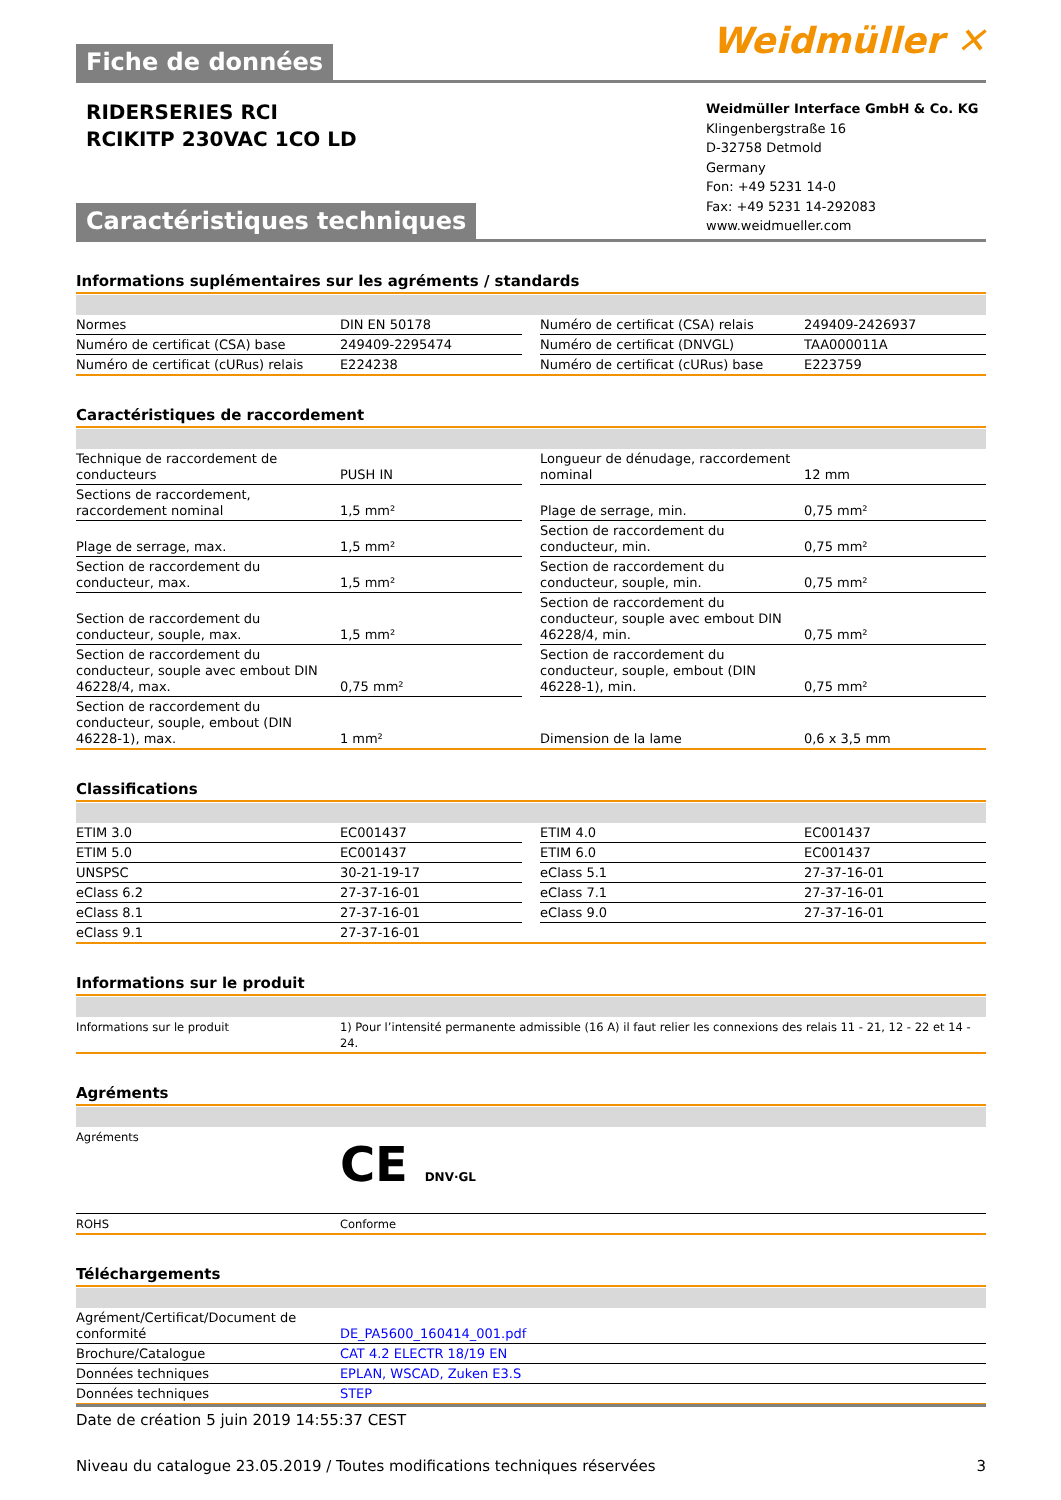Weidmüller ✕
Fiche de données
RIDERSERIES RCI
RCIKITP 230VAC 1CO LD
Caractéristiques techniques
Weidmüller Interface GmbH & Co. KG
Klingenbergstraße 16
D-32758 Detmold
Germany
Fon: +49 5231 14-0
Fax: +49 5231 14-292083
www.weidmueller.com
Informations suplémentaires sur les agréments / standards
| Normes | DIN EN 50178 | | Numéro de certificat (CSA) relais | 249409-2426937 |
| Numéro de certificat (CSA) base | 249409-2295474 | | Numéro de certificat (DNVGL) | TAA000011A |
| Numéro de certificat (cURus) relais | E224238 | | Numéro de certificat (cURus) base | E223759 |
Caractéristiques de raccordement
| Technique de raccordement de conducteurs | PUSH IN | | Longueur de dénudage, raccordement nominal | 12 mm |
| Sections de raccordement, raccordement nominal | 1,5 mm² | | Plage de serrage, min. | 0,75 mm² |
| Plage de serrage, max. | 1,5 mm² | | Section de raccordement du conducteur, min. | 0,75 mm² |
| Section de raccordement du conducteur, max. | 1,5 mm² | | Section de raccordement du conducteur, souple, min. | 0,75 mm² |
| Section de raccordement du conducteur, souple, max. | 1,5 mm² | | Section de raccordement du conducteur, souple avec embout DIN 46228/4, min. | 0,75 mm² |
| Section de raccordement du conducteur, souple avec embout DIN 46228/4, max. | 0,75 mm² | | Section de raccordement du conducteur, souple, embout (DIN 46228-1), min. | 0,75 mm² |
| Section de raccordement du conducteur, souple, embout (DIN 46228-1), max. | 1 mm² | | Dimension de la lame | 0,6 x 3,5 mm |
Classifications
| ETIM 3.0 | EC001437 | | ETIM 4.0 | EC001437 |
| ETIM 5.0 | EC001437 | | ETIM 6.0 | EC001437 |
| UNSPSC | 30-21-19-17 | | eClass 5.1 | 27-37-16-01 |
| eClass 6.2 | 27-37-16-01 | | eClass 7.1 | 27-37-16-01 |
| eClass 8.1 | 27-37-16-01 | | eClass 9.0 | 27-37-16-01 |
| eClass 9.1 | 27-37-16-01 | | | |
Informations sur le produit
| Informations sur le produit | 1) Pour l’intensité permanente admissible (16 A) il faut relier les connexions des relais 11 - 21, 12 - 22 et 14 - 24. |
Agréments
| Agréments | CE DNV·GL |
| ROHS | Conforme |
Téléchargements
| Agrément/Certificat/Document de conformité | DE_PA5600_160414_001.pdf |
| Brochure/Catalogue | CAT 4.2 ELECTR 18/19 EN |
| Données techniques | EPLAN, WSCAD, Zuken E3.S |
| Données techniques | STEP |
Date de création 5 juin 2019 14:55:37 CEST
Niveau du catalogue 23.05.2019 / Toutes modifications techniques réservées 3